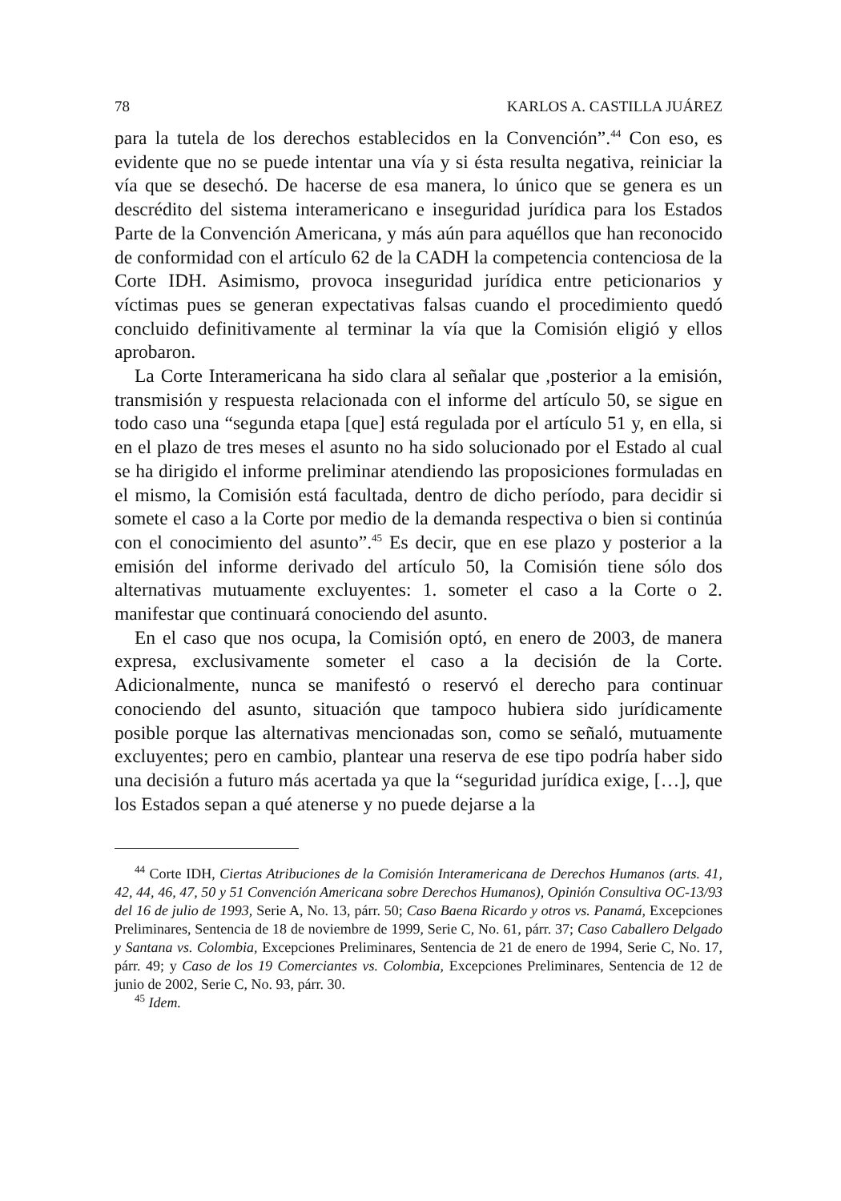78 KARLOS A. CASTILLA JUÁREZ
para la tutela de los derechos establecidos en la Convención”.<sup>44</sup> Con eso, es evidente que no se puede intentar una vía y si ésta resulta negativa, reiniciar la vía que se desechó. De hacerse de esa manera, lo único que se genera es un descrédito del sistema interamericano e inseguridad jurídica para los Estados Parte de la Convención Americana, y más aún para aquéllos que han reconocido de conformidad con el artículo 62 de la CADH la competencia contenciosa de la Corte IDH. Asimismo, provoca inseguridad jurídica entre peticionarios y víctimas pues se generan expectativas falsas cuando el procedimiento quedó concluido definitivamente al terminar la vía que la Comisión eligió y ellos aprobaron.
La Corte Interamericana ha sido clara al señalar que ,posterior a la emisión, transmisión y respuesta relacionada con el informe del artículo 50, se sigue en todo caso una “segunda etapa [que] está regulada por el artículo 51 y, en ella, si en el plazo de tres meses el asunto no ha sido solucionado por el Estado al cual se ha dirigido el informe preliminar atendiendo las proposiciones formuladas en el mismo, la Comisión está facultada, dentro de dicho período, para decidir si somete el caso a la Corte por medio de la demanda respectiva o bien si continúa con el conocimiento del asunto”.<sup>45</sup> Es decir, que en ese plazo y posterior a la emisión del informe derivado del artículo 50, la Comisión tiene sólo dos alternativas mutuamente excluyentes: 1. someter el caso a la Corte o 2. manifestar que continuará conociendo del asunto.
En el caso que nos ocupa, la Comisión optó, en enero de 2003, de manera expresa, exclusivamente someter el caso a la decisión de la Corte. Adicionalmente, nunca se manifestó o reservó el derecho para continuar conociendo del asunto, situación que tampoco hubiera sido jurídicamente posible porque las alternativas mencionadas son, como se señaló, mutuamente excluyentes; pero en cambio, plantear una reserva de ese tipo podría haber sido una decisión a futuro más acertada ya que la “seguridad jurídica exige, […], que los Estados sepan a qué atenerse y no puede dejarse a la
<sup>44</sup> Corte IDH, Ciertas Atribuciones de la Comisión Interamericana de Derechos Humanos (arts. 41, 42, 44, 46, 47, 50 y 51 Convención Americana sobre Derechos Humanos), Opinión Consultiva OC-13/93 del 16 de julio de 1993, Serie A, No. 13, párr. 50; Caso Baena Ricardo y otros vs. Panamá, Excepciones Preliminares, Sentencia de 18 de noviembre de 1999, Serie C, No. 61, párr. 37; Caso Caballero Delgado y Santana vs. Colombia, Excepciones Preliminares, Sentencia de 21 de enero de 1994, Serie C, No. 17, párr. 49; y Caso de los 19 Comerciantes vs. Colombia, Excepciones Preliminares, Sentencia de 12 de junio de 2002, Serie C, No. 93, párr. 30.
<sup>45</sup> Idem.